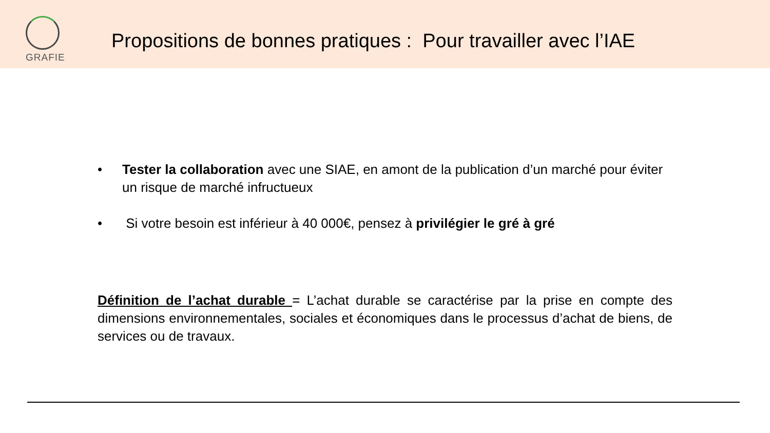GRAFIE
Propositions de bonnes pratiques : Pour travailler avec l’IAE
• Tester la collaboration avec une SIAE, en amont de la publication d’un marché pour éviter un risque de marché infructueux
• Si votre besoin est inférieur à 40 000€, pensez à privilégier le gré à gré
Définition de l’achat durable = L’achat durable se caractérise par la prise en compte des dimensions environnementales, sociales et économiques dans le processus d’achat de biens, de services ou de travaux.